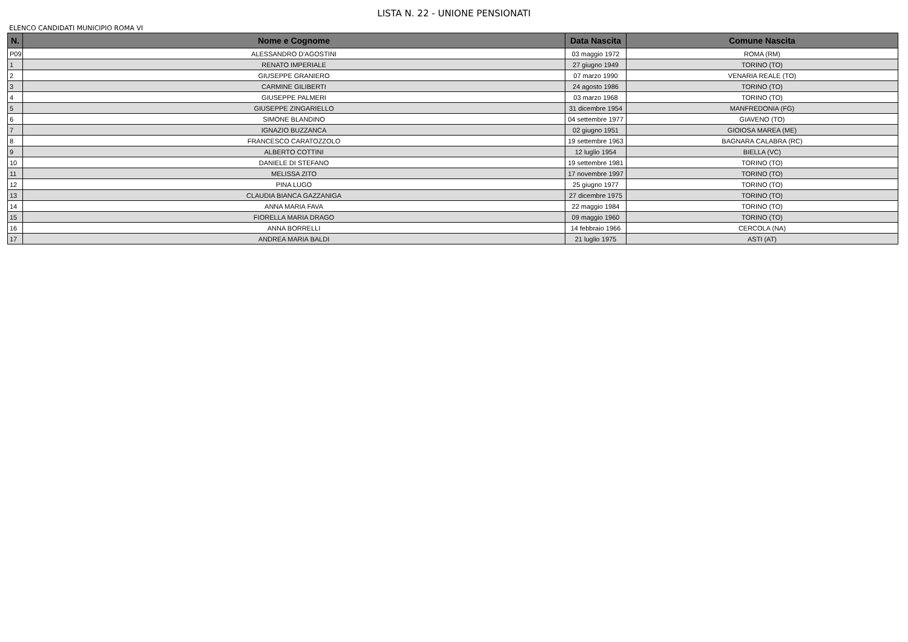LISTA N. 22 - UNIONE PENSIONATI
ELENCO CANDIDATI MUNICIPIO ROMA VI
| N. | Nome e Cognome | Data Nascita | Comune Nascita |
| --- | --- | --- | --- |
| P09 | ALESSANDRO D'AGOSTINI | 03 maggio 1972 | ROMA (RM) |
| 1 | RENATO IMPERIALE | 27 giugno 1949 | TORINO (TO) |
| 2 | GIUSEPPE GRANIERO | 07 marzo 1990 | VENARIA REALE (TO) |
| 3 | CARMINE GILIBERTI | 24 agosto 1986 | TORINO (TO) |
| 4 | GIUSEPPE PALMERI | 03 marzo 1968 | TORINO (TO) |
| 5 | GIUSEPPE ZINGARIELLO | 31 dicembre 1954 | MANFREDONIA (FG) |
| 6 | SIMONE BLANDINO | 04 settembre 1977 | GIAVENO (TO) |
| 7 | IGNAZIO BUZZANCA | 02 giugno 1951 | GIOIOSA MAREA (ME) |
| 8 | FRANCESCO CARATOZZOLO | 19 settembre 1963 | BAGNARA CALABRA (RC) |
| 9 | ALBERTO COTTINI | 12 luglio 1954 | BIELLA (VC) |
| 10 | DANIELE DI STEFANO | 19 settembre 1981 | TORINO (TO) |
| 11 | MELISSA ZITO | 17 novembre 1997 | TORINO (TO) |
| 12 | PINA LUGO | 25 giugno 1977 | TORINO (TO) |
| 13 | CLAUDIA BIANCA GAZZANIGA | 27 dicembre 1975 | TORINO (TO) |
| 14 | ANNA MARIA FAVA | 22 maggio 1984 | TORINO (TO) |
| 15 | FIORELLA MARIA DRAGO | 09 maggio 1960 | TORINO (TO) |
| 16 | ANNA BORRELLI | 14 febbraio 1966 | CERCOLA (NA) |
| 17 | ANDREA MARIA BALDI | 21 luglio 1975 | ASTI (AT) |